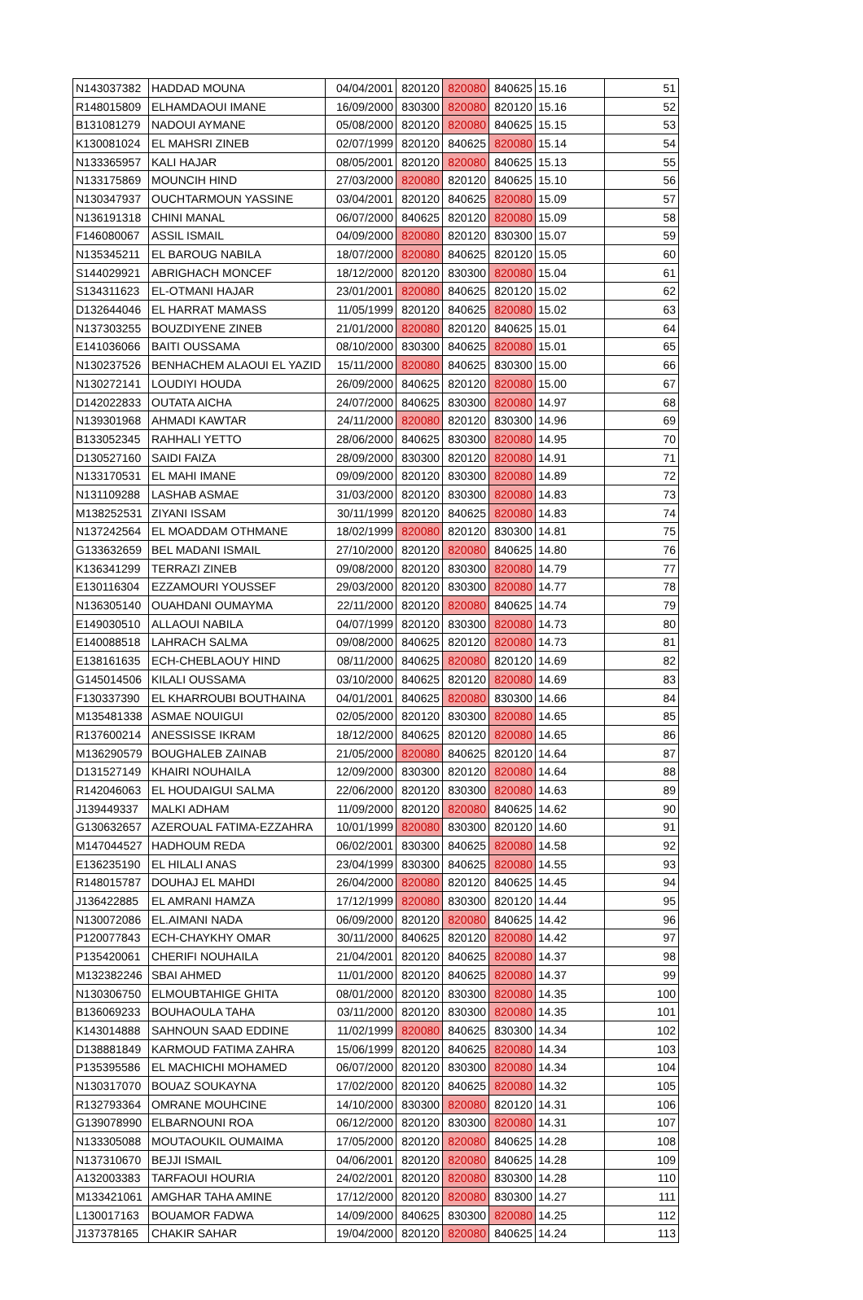| N143037382 | HADDAD MOUNA | 04/04/2001 | 820120 | 820080 | 840625 | 15.16 | 51 |
| R148015809 | ELHAMDAOUI IMANE | 16/09/2000 | 830300 | 820080 | 820120 | 15.16 | 52 |
| B131081279 | NADOUI AYMANE | 05/08/2000 | 820120 | 820080 | 840625 | 15.15 | 53 |
| K130081024 | EL MAHSRI ZINEB | 02/07/1999 | 820120 | 840625 | 820080 | 15.14 | 54 |
| N133365957 | KALI HAJAR | 08/05/2001 | 820120 | 820080 | 840625 | 15.13 | 55 |
| N133175869 | MOUNCIH HIND | 27/03/2000 | 820080 | 820120 | 840625 | 15.10 | 56 |
| N130347937 | OUCHTARMOUN YASSINE | 03/04/2001 | 820120 | 840625 | 820080 | 15.09 | 57 |
| N136191318 | CHINI MANAL | 06/07/2000 | 840625 | 820120 | 820080 | 15.09 | 58 |
| F146080067 | ASSIL ISMAIL | 04/09/2000 | 820080 | 820120 | 830300 | 15.07 | 59 |
| N135345211 | EL BAROUG NABILA | 18/07/2000 | 820080 | 840625 | 820120 | 15.05 | 60 |
| S144029921 | ABRIGHACH MONCEF | 18/12/2000 | 820120 | 830300 | 820080 | 15.04 | 61 |
| S134311623 | EL-OTMANI HAJAR | 23/01/2001 | 820080 | 840625 | 820120 | 15.02 | 62 |
| D132644046 | EL HARRAT MAMASS | 11/05/1999 | 820120 | 840625 | 820080 | 15.02 | 63 |
| N137303255 | BOUZDIYENE ZINEB | 21/01/2000 | 820080 | 820120 | 840625 | 15.01 | 64 |
| E141036066 | BAITI OUSSAMA | 08/10/2000 | 830300 | 840625 | 820080 | 15.01 | 65 |
| N130237526 | BENHACHEM ALAOUI EL YAZID | 15/11/2000 | 820080 | 840625 | 830300 | 15.00 | 66 |
| N130272141 | LOUDIYI HOUDA | 26/09/2000 | 840625 | 820120 | 820080 | 15.00 | 67 |
| D142022833 | OUTATA AICHA | 24/07/2000 | 840625 | 830300 | 820080 | 14.97 | 68 |
| N139301968 | AHMADI KAWTAR | 24/11/2000 | 820080 | 820120 | 830300 | 14.96 | 69 |
| B133052345 | RAHHALI YETTO | 28/06/2000 | 840625 | 830300 | 820080 | 14.95 | 70 |
| D130527160 | SAIDI FAIZA | 28/09/2000 | 830300 | 820120 | 820080 | 14.91 | 71 |
| N133170531 | EL MAHI IMANE | 09/09/2000 | 820120 | 830300 | 820080 | 14.89 | 72 |
| N131109288 | LASHAB ASMAE | 31/03/2000 | 820120 | 830300 | 820080 | 14.83 | 73 |
| M138252531 | ZIYANI ISSAM | 30/11/1999 | 820120 | 840625 | 820080 | 14.83 | 74 |
| N137242564 | EL MOADDAM OTHMANE | 18/02/1999 | 820080 | 820120 | 830300 | 14.81 | 75 |
| G133632659 | BEL MADANI ISMAIL | 27/10/2000 | 820120 | 820080 | 840625 | 14.80 | 76 |
| K136341299 | TERRAZI ZINEB | 09/08/2000 | 820120 | 830300 | 820080 | 14.79 | 77 |
| E130116304 | EZZAMOURI YOUSSEF | 29/03/2000 | 820120 | 830300 | 820080 | 14.77 | 78 |
| N136305140 | OUAHDANI OUMAYMA | 22/11/2000 | 820120 | 820080 | 840625 | 14.74 | 79 |
| E149030510 | ALLAOUI NABILA | 04/07/1999 | 820120 | 830300 | 820080 | 14.73 | 80 |
| E140088518 | LAHRACH SALMA | 09/08/2000 | 840625 | 820120 | 820080 | 14.73 | 81 |
| E138161635 | ECH-CHEBLAOUY HIND | 08/11/2000 | 840625 | 820080 | 820120 | 14.69 | 82 |
| G145014506 | KILALI OUSSAMA | 03/10/2000 | 840625 | 820120 | 820080 | 14.69 | 83 |
| F130337390 | EL KHARROUBI BOUTHAINA | 04/01/2001 | 840625 | 820080 | 830300 | 14.66 | 84 |
| M135481338 | ASMAE NOUIGUI | 02/05/2000 | 820120 | 830300 | 820080 | 14.65 | 85 |
| R137600214 | ANESSISSE IKRAM | 18/12/2000 | 840625 | 820120 | 820080 | 14.65 | 86 |
| M136290579 | BOUGHALEB ZAINAB | 21/05/2000 | 820080 | 840625 | 820120 | 14.64 | 87 |
| D131527149 | KHAIRI NOUHAILA | 12/09/2000 | 830300 | 820120 | 820080 | 14.64 | 88 |
| R142046063 | EL HOUDAIGUI SALMA | 22/06/2000 | 820120 | 830300 | 820080 | 14.63 | 89 |
| J139449337 | MALKI ADHAM | 11/09/2000 | 820120 | 820080 | 840625 | 14.62 | 90 |
| G130632657 | AZEROUAL FATIMA-EZZAHRA | 10/01/1999 | 820080 | 830300 | 820120 | 14.60 | 91 |
| M147044527 | HADHOUM REDA | 06/02/2001 | 830300 | 840625 | 820080 | 14.58 | 92 |
| E136235190 | EL HILALI ANAS | 23/04/1999 | 830300 | 840625 | 820080 | 14.55 | 93 |
| R148015787 | DOUHAJ EL MAHDI | 26/04/2000 | 820080 | 820120 | 840625 | 14.45 | 94 |
| J136422885 | EL AMRANI HAMZA | 17/12/1999 | 820080 | 830300 | 820120 | 14.44 | 95 |
| N130072086 | EL.AIMANI NADA | 06/09/2000 | 820120 | 820080 | 840625 | 14.42 | 96 |
| P120077843 | ECH-CHAYKHY OMAR | 30/11/2000 | 840625 | 820120 | 820080 | 14.42 | 97 |
| P135420061 | CHERIFI NOUHAILA | 21/04/2001 | 820120 | 840625 | 820080 | 14.37 | 98 |
| M132382246 | SBAI AHMED | 11/01/2000 | 820120 | 840625 | 820080 | 14.37 | 99 |
| N130306750 | ELMOUBTAHIGE GHITA | 08/01/2000 | 820120 | 830300 | 820080 | 14.35 | 100 |
| B136069233 | BOUHAOULA TAHA | 03/11/2000 | 820120 | 830300 | 820080 | 14.35 | 101 |
| K143014888 | SAHNOUN SAAD EDDINE | 11/02/1999 | 820080 | 840625 | 830300 | 14.34 | 102 |
| D138881849 | KARMOUD FATIMA ZAHRA | 15/06/1999 | 820120 | 840625 | 820080 | 14.34 | 103 |
| P135395586 | EL MACHICHI MOHAMED | 06/07/2000 | 820120 | 830300 | 820080 | 14.34 | 104 |
| N130317070 | BOUAZ SOUKAYNA | 17/02/2000 | 820120 | 840625 | 820080 | 14.32 | 105 |
| R132793364 | OMRANE MOUHCINE | 14/10/2000 | 830300 | 820080 | 820120 | 14.31 | 106 |
| G139078990 | ELBARNOUNI ROA | 06/12/2000 | 820120 | 830300 | 820080 | 14.31 | 107 |
| N133305088 | MOUTAOUKIL OUMAIMA | 17/05/2000 | 820120 | 820080 | 840625 | 14.28 | 108 |
| N137310670 | BEJJI ISMAIL | 04/06/2001 | 820120 | 820080 | 840625 | 14.28 | 109 |
| A132003383 | TARFAOUI HOURIA | 24/02/2001 | 820120 | 820080 | 830300 | 14.28 | 110 |
| M133421061 | AMGHAR TAHA AMINE | 17/12/2000 | 820120 | 820080 | 830300 | 14.27 | 111 |
| L130017163 | BOUAMOR FADWA | 14/09/2000 | 840625 | 830300 | 820080 | 14.25 | 112 |
| J137378165 | CHAKIR SAHAR | 19/04/2000 | 820120 | 820080 | 840625 | 14.24 | 113 |